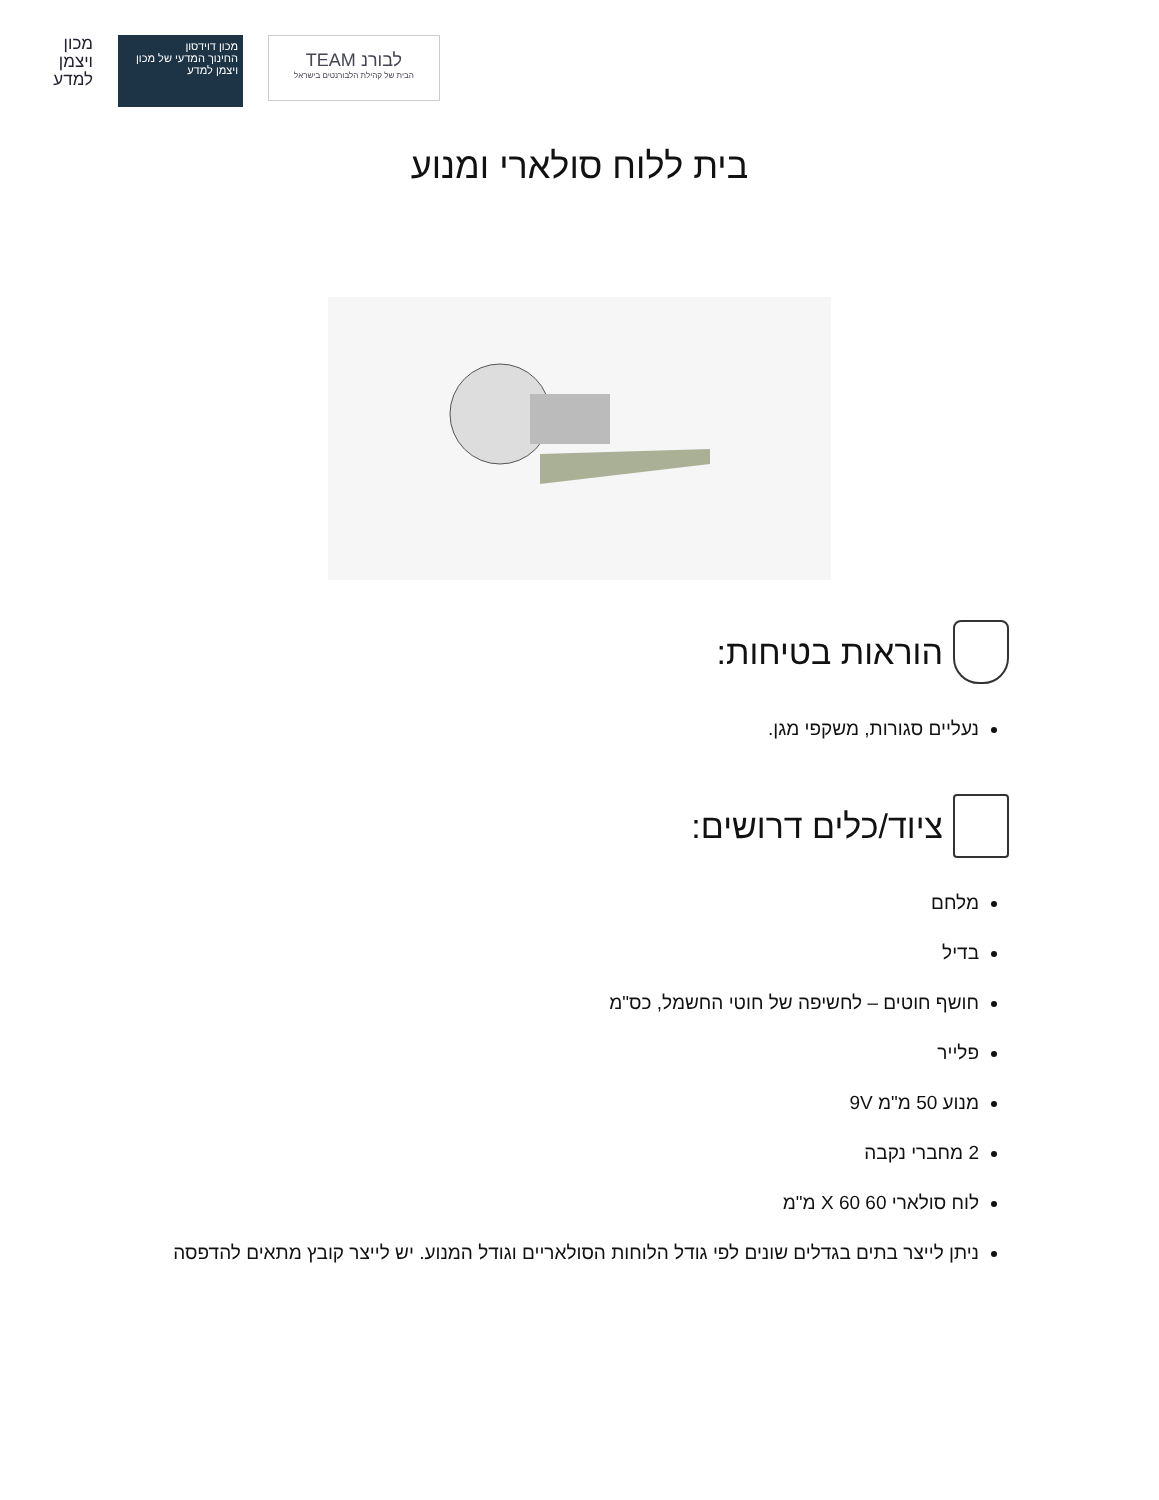מכון ויצמן למדע
מכון דוידסון
החינוך המדעי של מכון ויצמן למדע
לבורנ TEAM
הבית של קהילת הלבורנטים בישראל
בית ללוח סולארי ומנוע
הוראות בטיחות:
נעליים סגורות, משקפי מגן.
ציוד/כלים דרושים:
מלחם
בדיל
חושף חוטים – לחשיפה של חוטי החשמל, כס"מ
פלייר
מנוע 50 מ"מ 9V
2 מחברי נקבה
לוח סולארי 60 X 60 מ"מ
ניתן לייצר בתים בגדלים שונים לפי גודל הלוחות הסולאריים וגודל המנוע. יש לייצר קובץ מתאים להדפסה